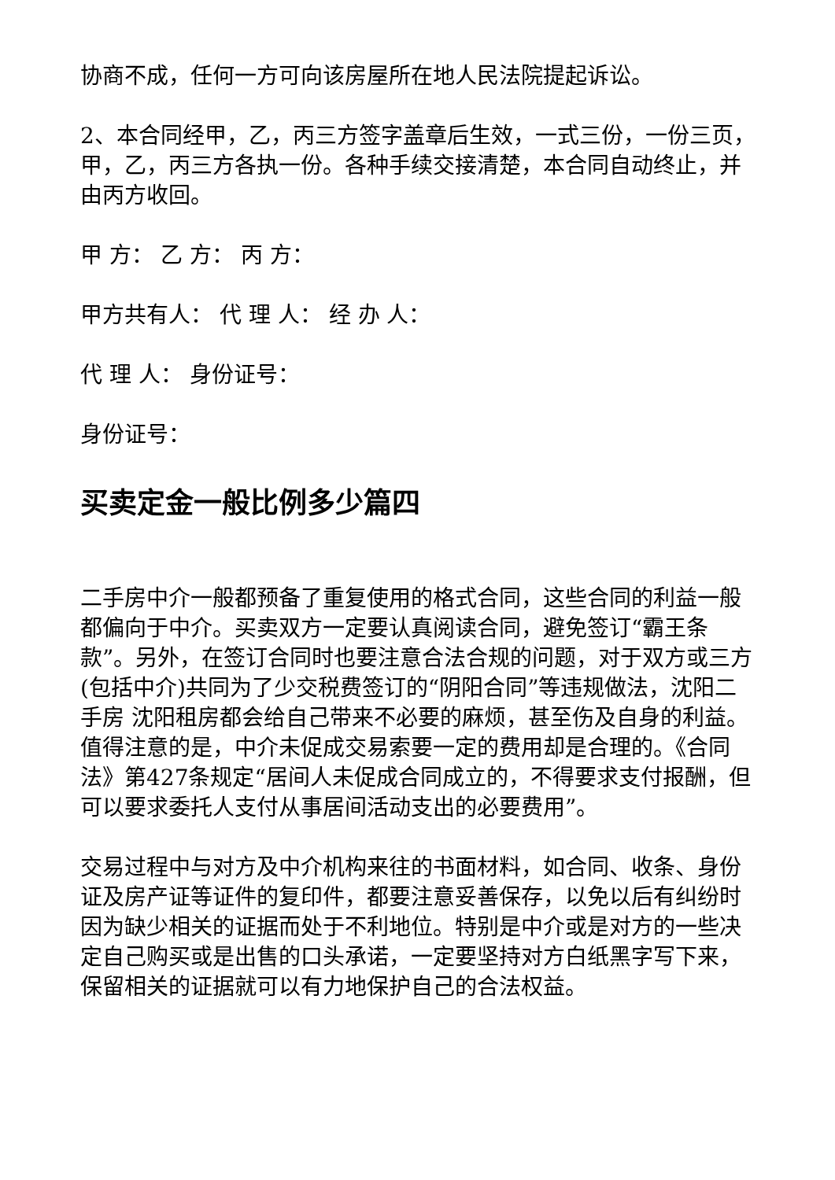协商不成，任何一方可向该房屋所在地人民法院提起诉讼。
2、本合同经甲，乙，丙三方签字盖章后生效，一式三份，一份三页，甲，乙，丙三方各执一份。各种手续交接清楚，本合同自动终止，并由丙方收回。
甲 方： 乙 方： 丙 方：
甲方共有人： 代 理 人： 经 办 人：
代 理 人： 身份证号：
身份证号：
买卖定金一般比例多少篇四
二手房中介一般都预备了重复使用的格式合同，这些合同的利益一般都偏向于中介。买卖双方一定要认真阅读合同，避免签订“霸王条款”。另外，在签订合同时也要注意合法合规的问题，对于双方或三方(包括中介)共同为了少交税费签订的“阴阳合同”等违规做法，沈阳二手房 沈阳租房都会给自己带来不必要的麻烦，甚至伤及自身的利益。值得注意的是，中介未促成交易索要一定的费用却是合理的。《合同法》第427条规定“居间人未促成合同成立的，不得要求支付报酬，但可以要求委托人支付从事居间活动支出的必要费用”。
交易过程中与对方及中介机构来往的书面材料，如合同、收条、身份证及房产证等证件的复印件，都要注意妥善保存，以免以后有纠纷时因为缺少相关的证据而处于不利地位。特别是中介或是对方的一些决定自己购买或是出售的口头承诺，一定要坚持对方白纸黑字写下来，保留相关的证据就可以有力地保护自己的合法权益。